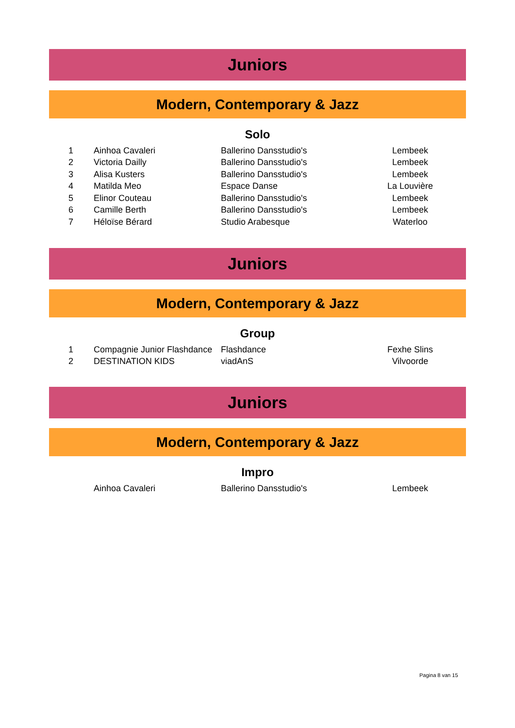Juniors
Modern, Contemporary & Jazz
Solo
| 1 | Ainhoa Cavaleri | Ballerino Dansstudio's | Lembeek |
| 2 | Victoria Dailly | Ballerino Dansstudio's | Lembeek |
| 3 | Alisa Kusters | Ballerino Dansstudio's | Lembeek |
| 4 | Matilda Meo | Espace Danse | La Louvière |
| 5 | Elinor Couteau | Ballerino Dansstudio's | Lembeek |
| 6 | Camille Berth | Ballerino Dansstudio's | Lembeek |
| 7 | Héloïse Bérard | Studio Arabesque | Waterloo |
Juniors
Modern, Contemporary & Jazz
Group
| 1 | Compagnie Junior Flashdance | Flashdance | Fexhe Slins |
| 2 | DESTINATION KIDS | viadAnS | Vilvoorde |
Juniors
Modern, Contemporary & Jazz
Impro
| | Ainhoa Cavaleri | Ballerino Dansstudio's | Lembeek |
Pagina 8 van 15